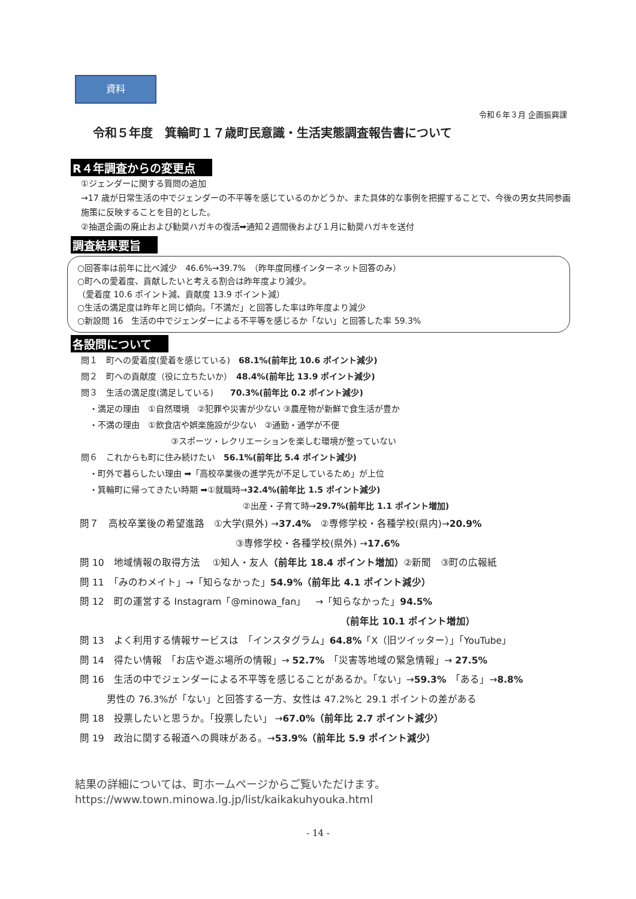資料
令和６年３月 企画振興課
令和５年度　箕輪町１７歳町民意識・生活実態調査報告書について
R４年調査からの変更点
①ジェンダーに関する質問の追加
→17 歳が日常生活の中でジェンダーの不平等を感じているのかどうか、また具体的な事例を把握することで、今後の男女共同参画施策に反映することを目的とした。
②抽選企画の廃止および勧奨ハガキの復活➡通知２週間後および１月に勧奨ハガキを送付
調査結果要旨
○回答率は前年に比べ減少　46.6%→39.7%　（昨年度同様インターネット回答のみ）
○町への愛着度、貢献したいと考える割合は昨年度より減少。
（愛着度 10.6 ポイント減、貢献度 13.9 ポイント減）
○生活の満足度は昨年と同じ傾向。「不満だ」と回答した率は昨年度より減少
○新設問 16　生活の中でジェンダーによる不平等を感じるか「ない」と回答した率 59.3%
各設問について
問１　町への愛着度(愛着を感じている)　68.1%(前年比 10.6 ポイント減少)
問２　町への貢献度（役に立ちたいか）　48.4%(前年比 13.9 ポイント減少)
問３　生活の満足度(満足している)　　70.3%(前年比 0.2 ポイント減少)
　・満足の理由　①自然環境　②犯罪や災害が少ない ③農産物が新鮮で食生活が豊か
　・不満の理由　①飲食店や娯楽施設が少ない　②通勤・通学が不便
③スポーツ・レクリエーションを楽しむ環境が整っていない
問６　これからも町に住み続けたい　56.1%(前年比 5.4 ポイント減少)
　・町外で暮らしたい理由 ➡「高校卒業後の進学先が不足しているため」が上位
　・箕輪町に帰ってきたい時期 ➡①就職時→32.4%(前年比 1.5 ポイント減少)
②出産・子育て時→29.7%(前年比 1.1 ポイント増加)
問７　高校卒業後の希望進路　①大学(県外) →37.4%　②専修学校・各種学校(県内)→20.9%
③専修学校・各種学校(県外) →17.6%
問 10　地域情報の取得方法　 ①知人・友人（前年比 18.4 ポイント増加）②新聞　③町の広報紙
問 11　「みのわメイト」→「知らなかった」54.9%（前年比 4.1 ポイント減少）
問 12　町の運営する Instagram「@minowa_fan」　→「知らなかった」94.5%
（前年比 10.1 ポイント増加）
問 13　よく利用する情報サービスは　「インスタグラム」64.8%「X（旧ツイッター）」「YouTube」
問 14　得たい情報　「お店や遊ぶ場所の情報」→ 52.7%　「災害等地域の緊急情報」→ 27.5%
問 16　生活の中でジェンダーによる不平等を感じることがあるか。「ない」→59.3%　「ある」→8.8%
男性の 76.3%が「ない」と回答する一方、女性は 47.2%と 29.1 ポイントの差がある
問 18　投票したいと思うか。「投票したい」 →67.0%（前年比 2.7 ポイント減少）
問 19　政治に関する報道への興味がある。→53.9%（前年比 5.9 ポイント減少）
結果の詳細については、町ホームページからご覧いただけます。
https://www.town.minowa.lg.jp/list/kaikakuhyouka.html
- 14 -